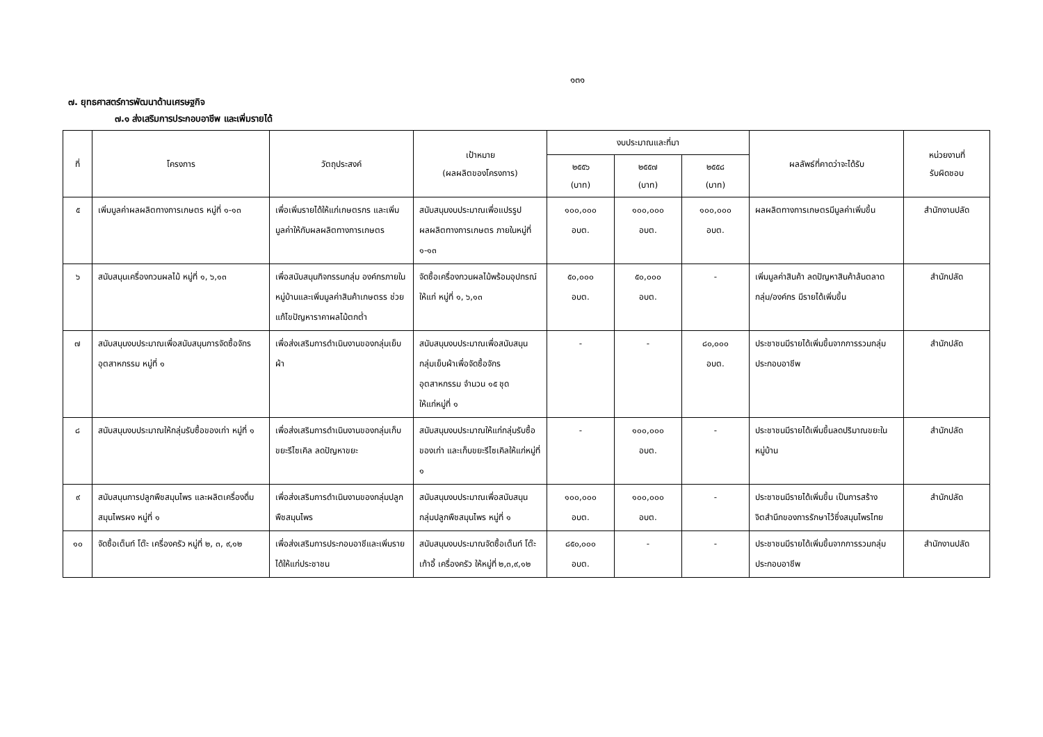๑๓๑
๗. ยุทธศาสตร์การพัฒนาด้านเศรษฐกิจ
๗.๑ ส่งเสริมการประกอบอาชีพ และเพิ่มรายได้
| ที่ | โครงการ | วัตถุประสงค์ | เป้าหมาย (ผลผลิตของโครงการ) | งบประมาณและที่มา | | | ผลลัพธ์ที่คาดว่าจะได้รับ | หน่วยงานที่ รับผิดชอบ |
| --- | --- | --- | --- | --- | --- | --- | --- | --- |
| | | | | ๒๕๕๖ (บาท) | ๒๕๕๗ (บาท) | ๒๕๕๘ (บาท) | | |
| ๕ | เพิ่มมูลค่าผลผลิตทางการเกษตร หมู่ที่ ๑-๑๓ | เพื่อเพิ่มรายได้ให้แก่เกษตรกร และเพิ่มมูลค่าให้กับผลผลิตทางการเกษตร | สนับสนุนงบประมาณเพื่อแปรรูปผลผลิตทางการเกษตร ภายในหมู่ที่ ๑-๑๓ | ๑๐๐,๐๐๐ อบต. | ๑๐๐,๐๐๐ อบต. | ๑๐๐,๐๐๐ อบต. | ผลผลิตทางการเกษตรมีมูลค่าเพิ่มขึ้น | สำนักงานปลัด |
| ๖ | สนับสนุนเครื่องกวนผลไม้ หมู่ที่ ๑, ๖,๑๓ | เพื่อสนับสนุนกิจกรรมกลุ่ม องค์กรภายในหมู่บ้านและเพิ่มมูลค่าสินค้าเกษตรร ช่วยแก้ไขปัญหาราคาผลไม้ตกต่ำ | จัดซื้อเครื่องกวนผลไม้พร้อมอุปกรณ์ ให้แก่ หมู่ที่ ๑, ๖,๑๓ | ๕๐,๐๐๐ อบต. | ๕๐,๐๐๐ อบต. | - | เพิ่มมูลค่าสินค้า ลดปัญหาสินค้าล้นตลาด กลุ่ม/องค์กร มีรายได้เพิ่มขึ้น | สำนักปลัด |
| ๗ | สนับสนุนงบประมาณเพื่อสนับสนุนการจัดซื้อจักรอุตสาหกรรม หมู่ที่ ๑ | เพื่อส่งเสริมการดำเนินงานของกลุ่มเย็บผ้า | สนับสนุนงบประมาณเพื่อสนับสนุนกลุ่มเย็บผ้าเพื่อจัดซื้อจักรอุตสาหกรรม จำนวน ๑๕ ชุด ให้แก่หมู่ที่ ๑ | - | - | ๘๐,๐๐๐ อบต. | ประชาชนมีรายได้เพิ่มขึ้นจากการรวมกลุ่มประกอบอาชีพ | สำนักปลัด |
| ๘ | สนับสนุนงบประมาณให้กลุ่มรับซื้อของเก่า หมู่ที่ ๑ | เพื่อส่งเสริมการดำเนินงานของกลุ่มเก็บขยะรีไซเคิล ลดปัญหาขยะ | สนับสนุนงบประมาณให้แก่กลุ่มรับซื้อของเก่า และเก็บขยะรีไซเคิลให้แก่หมู่ที่ ๑ | - | ๑๐๐,๐๐๐ อบต. | - | ประชาชนมีรายได้เพิ่มขึ้นลดปริมาณขยะในหมู่บ้าน | สำนักปลัด |
| ๙ | สนับสนุนการปลูกพืชสมุนไพร และผลิตเครื่องดื่มสมุนไพรผง หมู่ที่ ๑ | เพื่อส่งเสริมการดำเนินงานของกลุ่มปลูกพืชสมุนไพร | สนับสนุนงบประมาณเพื่อสนับสนุนกลุ่มปลูกพืชสมุนไพร หมู่ที่ ๑ | ๑๐๐,๐๐๐ อบต. | ๑๐๐,๐๐๐ อบต. | - | ประชาชนมีรายได้เพิ่มขึ้น เป็นการสร้างจิตสำนึกของการรักษาไว้ซึ่งสมุนไพรไทย | สำนักปลัด |
| ๑๐ | จัดซื้อเต็นท์ โต๊ะ เครื่องครัว หมู่ที่ ๒, ๓, ๙,๑๒ | เพื่อส่งเสริมการประกอบอาชีและเพิ่มรายได้ให้แก่ประชาชน | สนับสนุนงบประมาณจัดซื้อเต็นท์ โต๊ะ เก้าอี้ เครื่องครัว ให้หมู่ที่ ๒,๓,๙,๑๒ | ๘๕๐,๐๐๐ อบต. | - | - | ประชาชนมีรายได้เพิ่มขึ้นจากการรวมกลุ่มประกอบอาชีพ | สำนักงานปลัด |